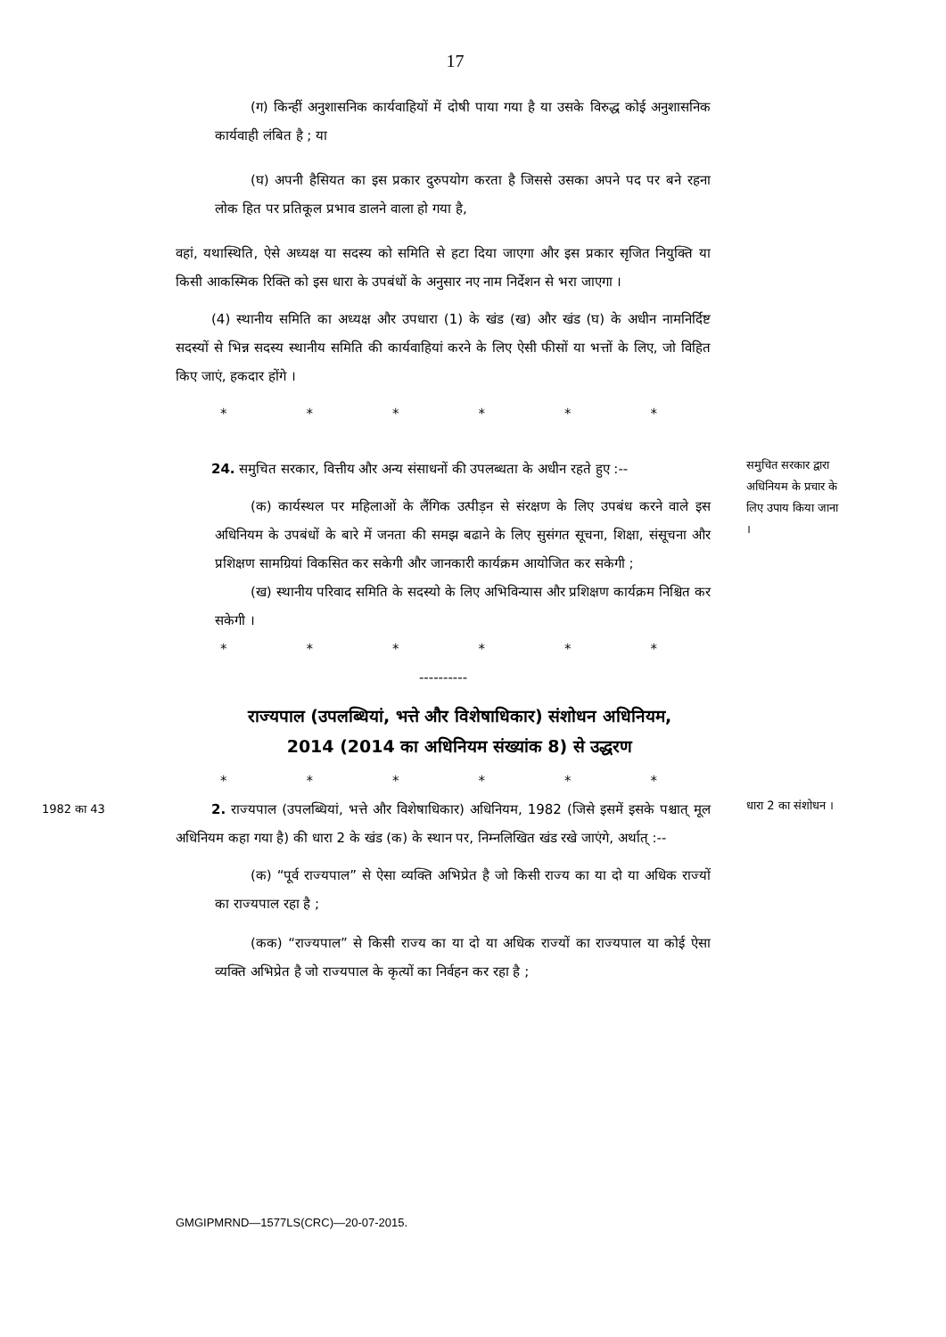17
(ग) किन्हीं अनुशासनिक कार्यवाहियों में दोषी पाया गया है या उसके विरुद्ध कोई अनुशासनिक कार्यवाही लंबित है ; या
(घ) अपनी हैसियत का इस प्रकार दुरुपयोग करता है जिससे उसका अपने पद पर बने रहना लोक हित पर प्रतिकूल प्रभाव डालने वाला हो गया है,
वहां, यथास्थिति, ऐसे अध्यक्ष या सदस्य को समिति से हटा दिया जाएगा और इस प्रकार सृजित नियुक्ति या किसी आकस्मिक रिक्ति को इस धारा के उपबंधों के अनुसार नए नाम निर्देशन से भरा जाएगा ।
(4) स्थानीय समिति का अध्यक्ष और उपधारा (1) के खंड (ख) और खंड (घ) के अधीन नामनिर्दिष्ट सदस्यों से भिन्न सदस्य स्थानीय समिति की कार्यवाहियां करने के लिए ऐसी फीसों या भत्तों के लिए, जो विहित किए जाएं, हकदार होंगे ।
* * * * * *
24. समुचित सरकार, वित्तीय और अन्य संसाधनों की उपलब्धता के अधीन रहते हुए :--
(क) कार्यस्थल पर महिलाओं के लैंगिक उत्पीड़न से संरक्षण के लिए उपबंध करने वाले इस अधिनियम के उपबंधों के बारे में जनता की समझ बढाने के लिए सुसंगत सूचना, शिक्षा, संसूचना और प्रशिक्षण सामग्रियां विकसित कर सकेगी और जानकारी कार्यक्रम आयोजित कर सकेगी ;
(ख) स्थानीय परिवाद समिति के सदस्यो के लिए अभिविन्यास और प्रशिक्षण कार्यक्रम निश्चित कर सकेगी ।
* * * * * *
----------
समुचित सरकार द्वारा अधिनियम के प्रचार के लिए उपाय किया जाना ।
राज्यपाल (उपलब्धियां, भत्ते और विशेषाधिकार) संशोधन अधिनियम,
2014 (2014 का अधिनियम संख्यांक 8) से उद्धरण
* * * * * *
1982 का 43
2. राज्यपाल (उपलब्धियां, भत्ते और विशेषाधिकार) अधिनियम, 1982 (जिसे इसमें इसके पश्चात् मूल अधिनियम कहा गया है) की धारा 2 के खंड (क) के स्थान पर, निम्नलिखित खंड रखे जाएंगे, अर्थात् :--
(क) “पूर्व राज्यपाल” से ऐसा व्यक्ति अभिप्रेत है जो किसी राज्य का या दो या अधिक राज्यों का राज्यपाल रहा है ;
(कक) “राज्यपाल” से किसी राज्य का या दो या अधिक राज्यों का राज्यपाल या कोई ऐसा व्यक्ति अभिप्रेत है जो राज्यपाल के कृत्यों का निर्वहन कर रहा है ;
धारा 2 का संशोधन ।
GMGIPMRND—1577LS(CRC)—20-07-2015.